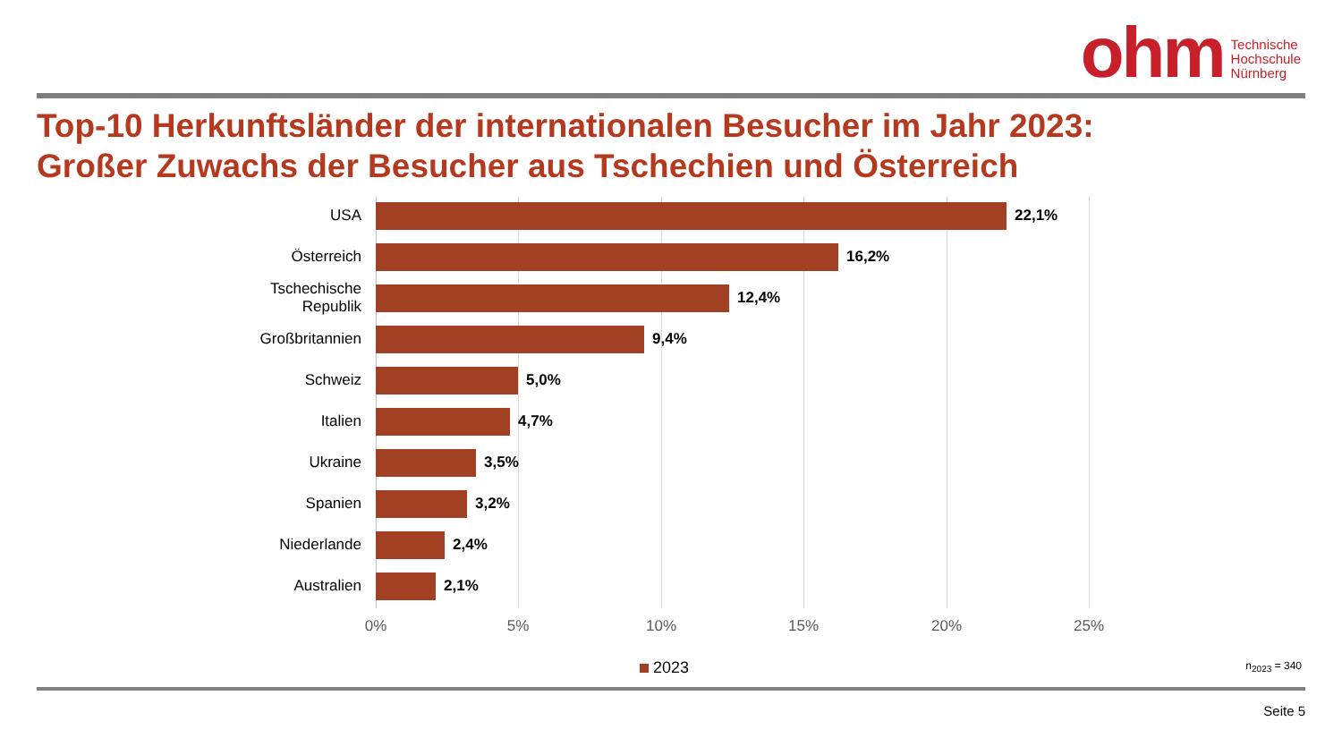ohm
Technische
Hochschule
Nürnberg
Top-10 Herkunftsländer der internationalen Besucher im Jahr 2023:
Großer Zuwachs der Besucher aus Tschechien und Österreich
USA
22,1%
Österreich
16,2%
Tschechische
Republik
12,4%
Großbritannien
9,4%
Schweiz
5,0%
Italien
4,7%
Ukraine
3,5%
Spanien
3,2%
Niederlande
2,4%
Australien
2,1%
0% 5% 10% 15% 20% 25%
2023 n<sub>2023</sub> = 340
Seite 5